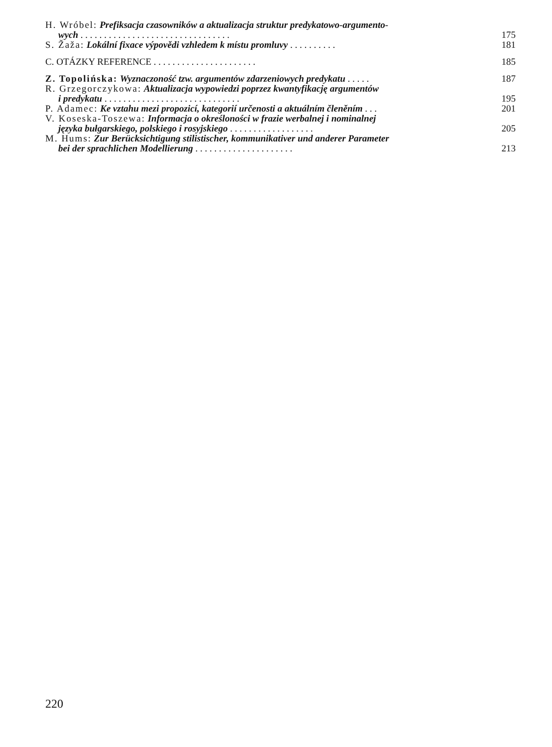H. Wróbel: Prefiksacja czasowników a aktualizacja struktur predykatowo-argumento-
wych . . . . . . . . . . . . . . . . . . . . . . . . . . . . . . . . 175
S. Žaža: Lokální fixace výpovědi vzhledem k místu promluvy . . . . . . . . . . 181
C. OTÁZKY REFERENCE . . . . . . . . . . . . . . . . . . . . . . 185
Z. Topolińska: Wyznaczoność tzw. argumentów zdarzeniowych predykatu . . . . . 187
R. Grzegorczykowa: Aktualizacja wypowiedzi poprzez kwantyfikację argumentów
i predykatu . . . . . . . . . . . . . . . . . . . . . . . . . . . . . 195
P. Adamec: Ke vztahu mezi propozicí, kategorií určenosti a aktuálním členěním . . . 201
V. Koseska-Toszewa: Informacja o określoności w frazie werbalnej i nominalnej
języka bułgarskiego, polskiego i rosyjskiego . . . . . . . . . . . . . . . . . . 205
M. Hums: Zur Berücksichtigung stilistischer, kommunikativer und anderer Parameter
bei der sprachlichen Modellierung . . . . . . . . . . . . . . . . . . . . . 213
220